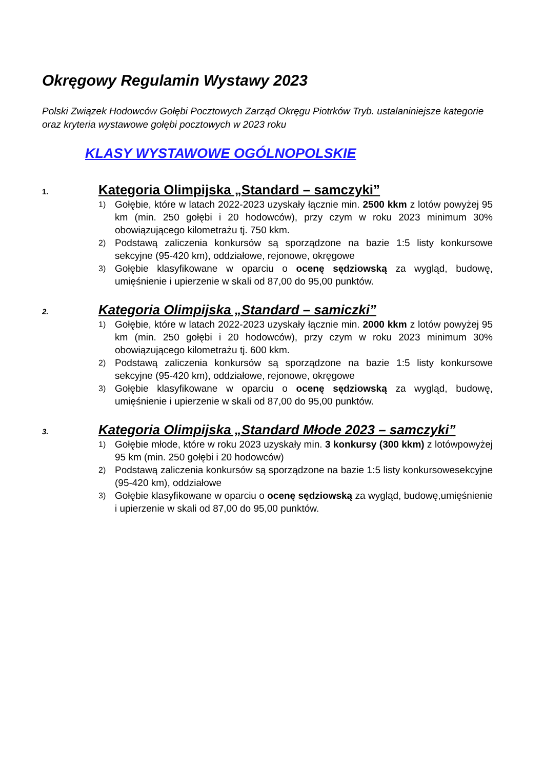Okręgowy Regulamin Wystawy 2023
Polski Związek Hodowców Gołębi Pocztowych Zarząd Okręgu Piotrków Tryb. ustalaniniejsze kategorie oraz kryteria wystawowe gołębi pocztowych w 2023 roku
KLASY WYSTAWOWE OGÓLNOPOLSKIE
1.
Kategoria Olimpijska „Standard – samczyki”
1) Gołębie, które w latach 2022-2023 uzyskały łącznie min. 2500 kkm z lotów powyżej 95 km (min. 250 gołębi i 20 hodowców), przy czym w roku 2023 minimum 30% obowiązującego kilometrażu tj. 750 kkm.
2) Podstawą zaliczenia konkursów są sporządzone na bazie 1:5 listy konkursowe sekcyjne (95-420 km), oddziałowe, rejonowe, okręgowe
3) Gołębie klasyfikowane w oparciu o ocenę sędziowską za wygląd, budowę, umięśnienie i upierzenie w skali od 87,00 do 95,00 punktów.
2.
Kategoria Olimpijska „Standard – samiczki”
1) Gołębie, które w latach 2022-2023 uzyskały łącznie min. 2000 kkm z lotów powyżej 95 km (min. 250 gołębi i 20 hodowców), przy czym w roku 2023 minimum 30% obowiązującego kilometrażu tj. 600 kkm.
2) Podstawą zaliczenia konkursów są sporządzone na bazie 1:5 listy konkursowe sekcyjne (95-420 km), oddziałowe, rejonowe, okręgowe
3) Gołębie klasyfikowane w oparciu o ocenę sędziowską za wygląd, budowę, umięśnienie i upierzenie w skali od 87,00 do 95,00 punktów.
3.
Kategoria Olimpijska „Standard Młode 2023 – samczyki”
1) Gołębie młode, które w roku 2023 uzyskały min. 3 konkursy (300 kkm) z lotówpowyżej 95 km (min. 250 gołębi i 20 hodowców)
2) Podstawą zaliczenia konkursów są sporządzone na bazie 1:5 listy konkursowesekcyjne (95-420 km), oddziałowe
3) Gołębie klasyfikowane w oparciu o ocenę sędziowską za wygląd, budowę,umięśnienie i upierzenie w skali od 87,00 do 95,00 punktów.